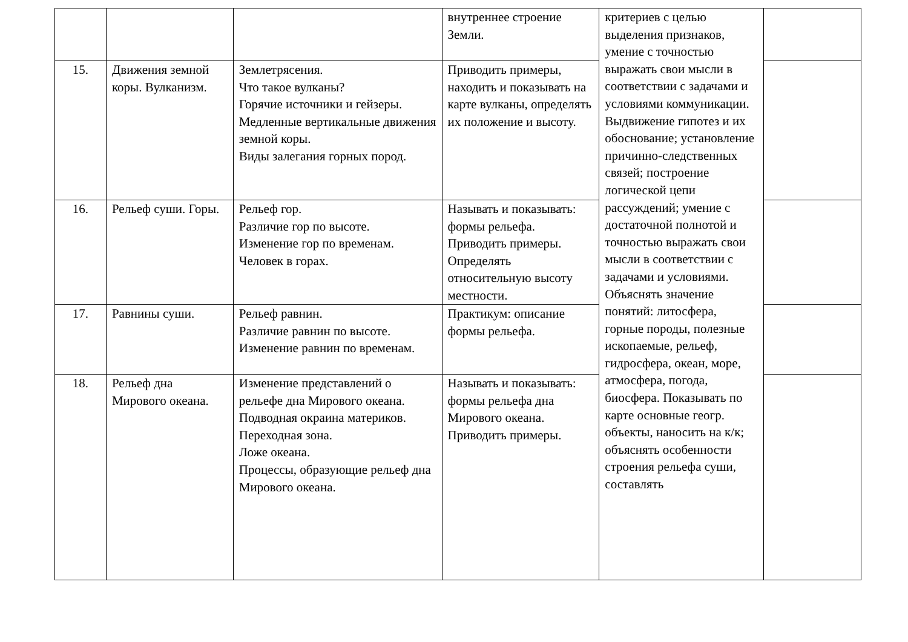| | | | внутреннее строение Земли. | критериев с целью выделения признаков, умение с точностью выражать свои мысли в соответствии с задачами и условиями коммуникации. Выдвижение гипотез и их обоснование; установление причинно-следственных связей; построение логической цепи рассуждений; умение с достаточной полнотой и точностью выражать свои мысли в соответствии с задачами и условиями. Объяснять значение понятий: литосфера, горные породы, полезные ископаемые, рельеф, гидросфера, океан, море, атмосфера, погода, биосфера. Показывать по карте основные геогр. объекты, наносить на к/к; объяснять особенности строения рельефа суши, составлять | |
| 15. | Движения земной коры. Вулканизм. | Землетрясения. Что такое вулканы? Горячие источники и гейзеры. Медленные вертикальные движения земной коры. Виды залегания горных пород. | Приводить примеры, находить и показывать на карте вулканы, определять их положение и высоту. | | |
| 16. | Рельеф суши. Горы. | Рельеф гор. Различие гор по высоте. Изменение гор по временам. Человек в горах. | Называть и показывать: формы рельефа. Приводить примеры. Определять относительную высоту местности. | | |
| 17. | Равнины суши. | Рельеф равнин. Различие равнин по высоте. Изменение равнин по временам. | Практикум: описание формы рельефа. | | |
| 18. | Рельеф дна Мирового океана. | Изменение представлений о рельефе дна Мирового океана. Подводная окраина материков. Переходная зона. Ложе океана. Процессы, образующие рельеф дна Мирового океана. | Называть и показывать: формы рельефа дна Мирового океана. Приводить примеры. | | |